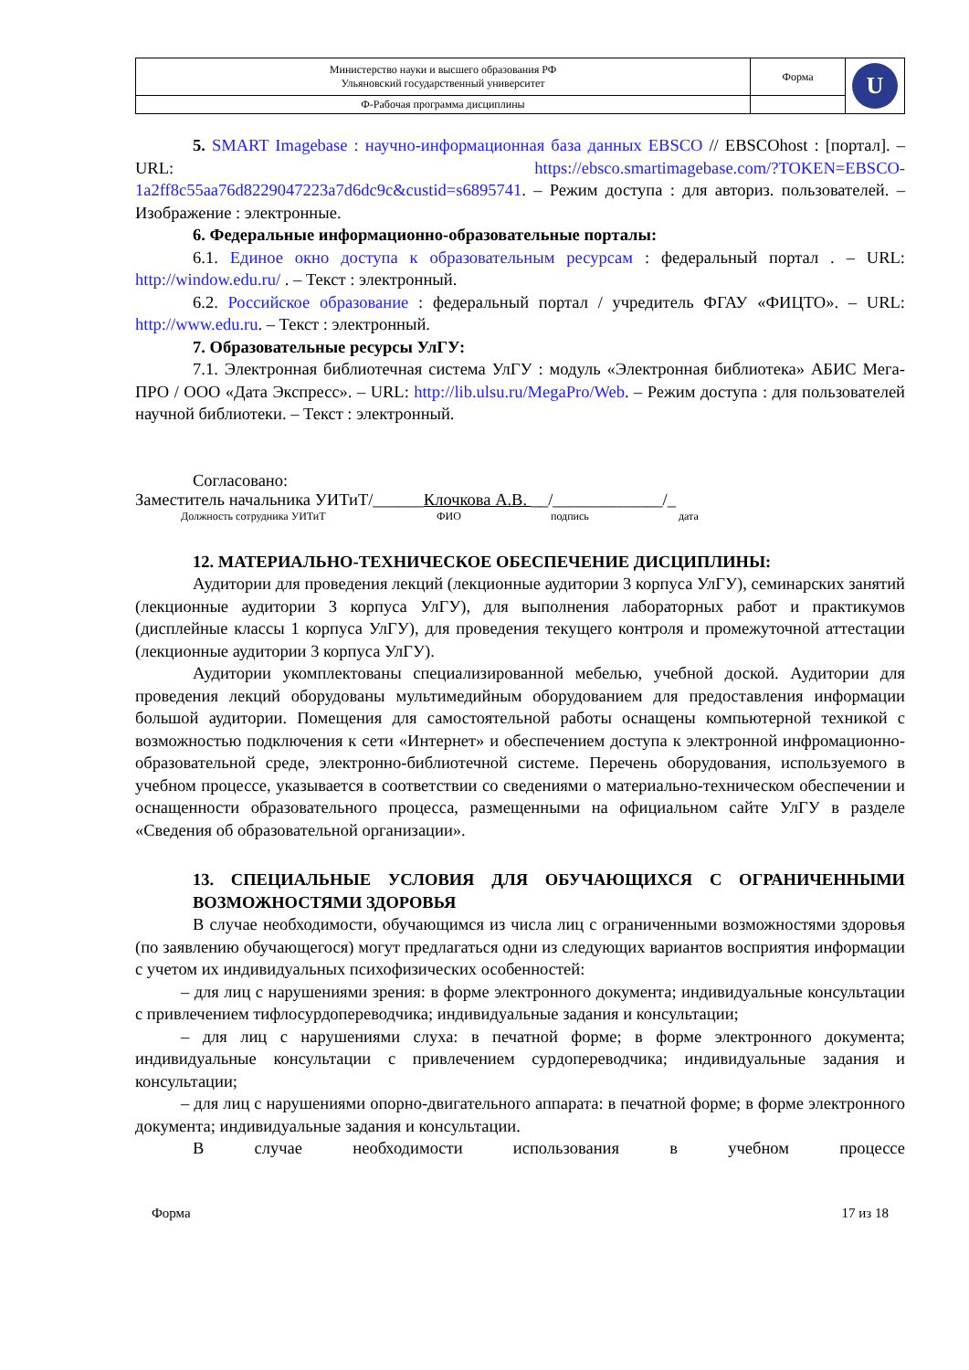| Министерство науки и высшего образования РФ Ульяновский государственный университет | Форма | U |
| Ф-Рабочая программа дисциплины | | |
5. SMART Imagebase : научно-информационная база данных EBSCO // EBSCOhost : [портал]. – URL: https://ebsco.smartimagebase.com/?TOKEN=EBSCO-1a2ff8c55aa76d8229047223a7d6dc9c&custid=s6895741. – Режим доступа : для авториз. пользователей. – Изображение : электронные.
6. Федеральные информационно-образовательные порталы:
6.1. Единое окно доступа к образовательным ресурсам : федеральный портал . – URL: http://window.edu.ru/ . – Текст : электронный.
6.2. Российское образование : федеральный портал / учредитель ФГАУ «ФИЦТО». – URL: http://www.edu.ru. – Текст : электронный.
7. Образовательные ресурсы УлГУ:
7.1. Электронная библиотечная система УлГУ : модуль «Электронная библиотека» АБИС Мега-ПРО / ООО «Дата Экспресс». – URL: http://lib.ulsu.ru/MegaPro/Web. – Режим доступа : для пользователей научной библиотеки. – Текст : электронный.
Согласовано:
Заместитель начальника УИТиТ/______Клочкова А.В. __/_____________/_
Должность сотрудника УИТиТ ФИО подпись дата
12. МАТЕРИАЛЬНО-ТЕХНИЧЕСКОЕ ОБЕСПЕЧЕНИЕ ДИСЦИПЛИНЫ:
Аудитории для проведения лекций (лекционные аудитории 3 корпуса УлГУ), семинарских занятий (лекционные аудитории 3 корпуса УлГУ), для выполнения лабораторных работ и практикумов (дисплейные классы 1 корпуса УлГУ), для проведения текущего контроля и промежуточной аттестации (лекционные аудитории 3 корпуса УлГУ).
Аудитории укомплектованы специализированной мебелью, учебной доской. Аудитории для проведения лекций оборудованы мультимедийным оборудованием для предоставления информации большой аудитории. Помещения для самостоятельной работы оснащены компьютерной техникой с возможностью подключения к сети «Интернет» и обеспечением доступа к электронной инфромационно-образовательной среде, электронно-библиотечной системе. Перечень оборудования, используемого в учебном процессе, указывается в соответствии со сведениями о материально-техническом обеспечении и оснащенности образовательного процесса, размещенными на официальном сайте УлГУ в разделе «Сведения об образовательной организации».
13. СПЕЦИАЛЬНЫЕ УСЛОВИЯ ДЛЯ ОБУЧАЮЩИХСЯ С ОГРАНИЧЕННЫМИ ВОЗМОЖНОСТЯМИ ЗДОРОВЬЯ
В случае необходимости, обучающимся из числа лиц с ограниченными возможностями здоровья (по заявлению обучающегося) могут предлагаться одни из следующих вариантов восприятия информации с учетом их индивидуальных психофизических особенностей:
– для лиц с нарушениями зрения: в форме электронного документа; индивидуальные консультации с привлечением тифлосурдопереводчика; индивидуальные задания и консультации;
– для лиц с нарушениями слуха: в печатной форме; в форме электронного документа; индивидуальные консультации с привлечением сурдопереводчика; индивидуальные задания и консультации;
– для лиц с нарушениями опорно-двигательного аппарата: в печатной форме; в форме электронного документа; индивидуальные задания и консультации.
В случае необходимости использования в учебном процессе
Форма 17 из 18